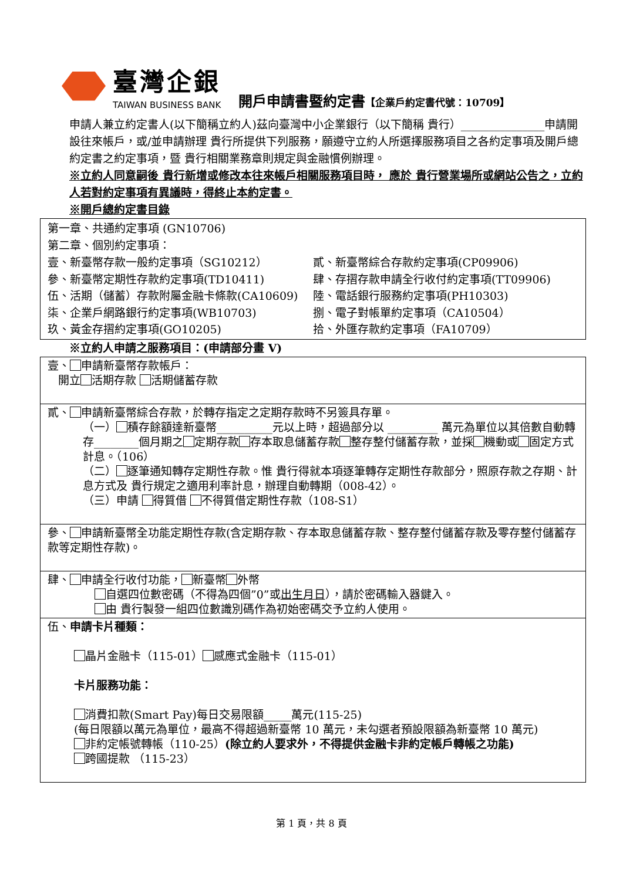臺灣企銀
TAIWAN BUSINESS BANK
開戶申請書暨約定書【企業戶約定書代號：10709】
申請人兼立約定書人(以下簡稱立約人)茲向臺灣中小企業銀行（以下簡稱 貴行）_______________申請開設往來帳戶，或/並申請辦理 貴行所提供下列服務，願遵守立約人所選擇服務項目之各約定事項及開戶總約定書之約定事項，暨 貴行相關業務章則規定與金融慣例辦理。
※立約人同意嗣後 貴行新增或修改本往來帳戶相關服務項目時， 應於 貴行營業場所或網站公告之，立約人若對約定事項有異議時，得終止本約定書。
※開戶總約定書目錄
第一章、共通約定事項 (GN10706)
第二章、個別約定事項：
壹、新臺幣存款一般約定事項（SG10212） 貳、新臺幣綜合存款約定事項(CP09906)
參、新臺幣定期性存款約定事項(TD10411) 肆、存摺存款申請全行收付約定事項(TT09906)
伍、活期（儲蓄）存款附屬金融卡條款(CA10609) 陸、電話銀行服務約定事項(PH10303)
柒、企業戶網路銀行約定事項(WB10703) 捌、電子對帳單約定事項（CA10504）
玖、黃金存摺約定事項(GO10205) 拾、外匯存款約定事項（FA10709）
※立約人申請之服務項目：(申請部分畫 V)
壹、 申請新臺幣存款帳戶：
開立 活期存款 活期儲蓄存款
貳、 申請新臺幣綜合存款，於轉存指定之定期存款時不另簽具存單。
（一） 積存餘額達新臺幣__________元以上時，超過部分以 _________ 萬元為單位以其倍數自動轉存________個月期之 定期存款 存本取息儲蓄存款 整存整付儲蓄存款，並採 機動或 固定方式計息。（106）
（二） 逐筆通知轉存定期性存款。惟 貴行得就本項逐筆轉存定期性存款部分，照原存款之存期、計息方式及 貴行規定之適用利率計息，辦理自動轉期（008-42）。
（三）申請 得質借 不得質借定期性存款（108-S1）
參、 申請新臺幣全功能定期性存款(含定期存款、存本取息儲蓄存款、整存整付儲蓄存款及零存整付儲蓄存款等定期性存款)。
肆、 申請全行收付功能， 新臺幣 外幣
自選四位數密碼（不得為四個”0”或出生月日），請於密碼輸入器鍵入。
由 貴行製發一組四位數識別碼作為初始密碼交予立約人使用。
伍、申請卡片種類：
晶片金融卡（115-01） 感應式金融卡（115-01）
卡片服務功能：
消費扣款(Smart Pay)每日交易限額_____萬元(115-25)
(每日限額以萬元為單位，最高不得超過新臺幣 10 萬元，未勾選者預設限額為新臺幣 10 萬元)
非約定帳號轉帳（110-25）(除立約人要求外，不得提供金融卡非約定帳戶轉帳之功能)
跨國提款 （115-23）
第 1 頁，共 8 頁